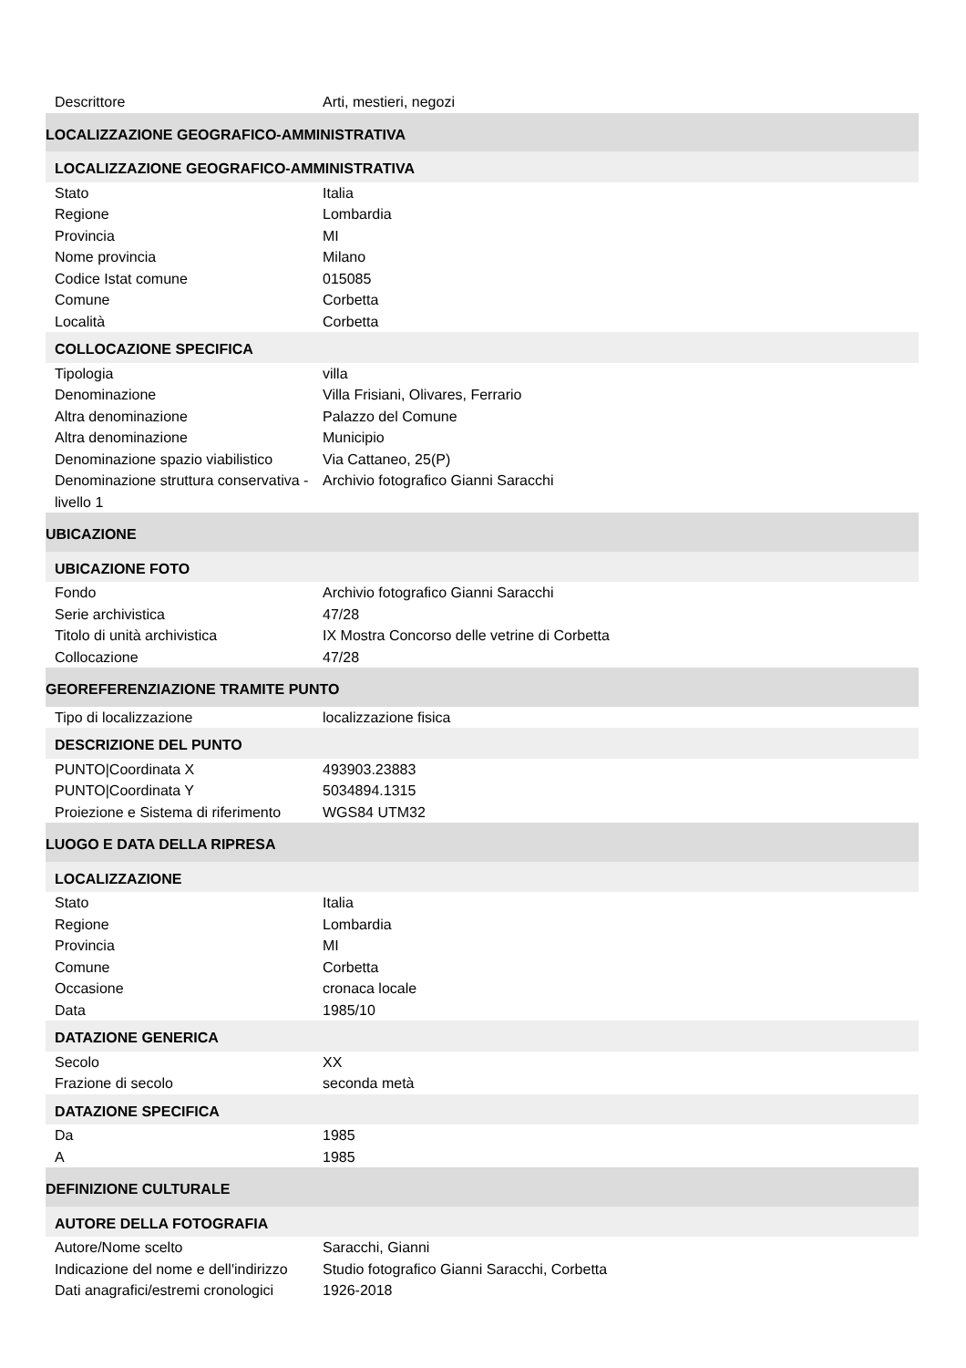| Descrittore | Arti, mestieri, negozi |
| LOCALIZZAZIONE GEOGRAFICO-AMMINISTRATIVA | |
| LOCALIZZAZIONE GEOGRAFICO-AMMINISTRATIVA | |
| Stato | Italia |
| Regione | Lombardia |
| Provincia | MI |
| Nome provincia | Milano |
| Codice Istat comune | 015085 |
| Comune | Corbetta |
| Località | Corbetta |
| COLLOCAZIONE SPECIFICA | |
| Tipologia | villa |
| Denominazione | Villa Frisiani, Olivares, Ferrario |
| Altra denominazione | Palazzo del Comune |
| Altra denominazione | Municipio |
| Denominazione spazio viabilistico | Via Cattaneo, 25(P) |
| Denominazione struttura conservativa - livello 1 | Archivio fotografico Gianni Saracchi |
| UBICAZIONE | |
| UBICAZIONE FOTO | |
| Fondo | Archivio fotografico Gianni Saracchi |
| Serie archivistica | 47/28 |
| Titolo di unità archivistica | IX Mostra Concorso delle vetrine di Corbetta |
| Collocazione | 47/28 |
| GEOREFERENZIAZIONE TRAMITE PUNTO | |
| Tipo di localizzazione | localizzazione fisica |
| DESCRIZIONE DEL PUNTO | |
| PUNTO/Coordinata X | 493903.23883 |
| PUNTO/Coordinata Y | 5034894.1315 |
| Proiezione e Sistema di riferimento | WGS84 UTM32 |
| LUOGO E DATA DELLA RIPRESA | |
| LOCALIZZAZIONE | |
| Stato | Italia |
| Regione | Lombardia |
| Provincia | MI |
| Comune | Corbetta |
| Occasione | cronaca locale |
| Data | 1985/10 |
| DATAZIONE GENERICA | |
| Secolo | XX |
| Frazione di secolo | seconda metà |
| DATAZIONE SPECIFICA | |
| Da | 1985 |
| A | 1985 |
| DEFINIZIONE CULTURALE | |
| AUTORE DELLA FOTOGRAFIA | |
| Autore/Nome scelto | Saracchi, Gianni |
| Indicazione del nome e dell'indirizzo | Studio fotografico Gianni Saracchi, Corbetta |
| Dati anagrafici/estremi cronologici | 1926-2018 |